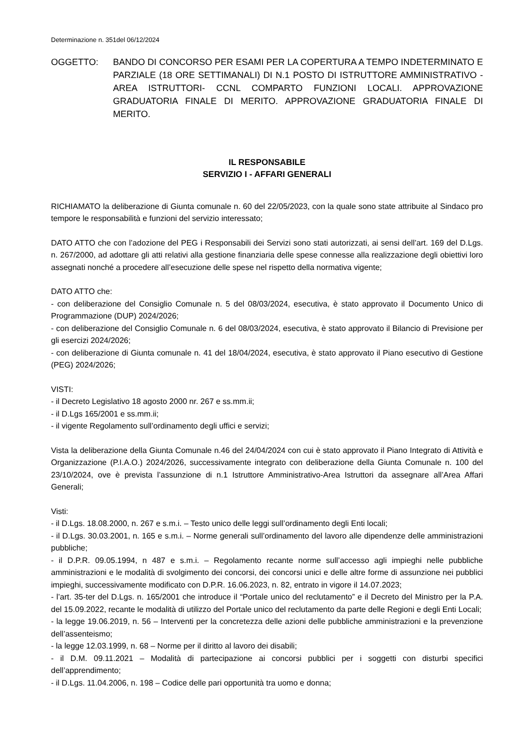Determinazione n. 351del 06/12/2024
OGGETTO: BANDO DI CONCORSO PER ESAMI PER LA COPERTURA A TEMPO INDETERMINATO E PARZIALE (18 ORE SETTIMANALI) DI N.1 POSTO DI ISTRUTTORE AMMINISTRATIVO - AREA ISTRUTTORI- CCNL COMPARTO FUNZIONI LOCALI. APPROVAZIONE GRADUATORIA FINALE DI MERITO. APPROVAZIONE GRADUATORIA FINALE DI MERITO.
IL RESPONSABILE
SERVIZIO I - AFFARI GENERALI
RICHIAMATO la deliberazione di Giunta comunale n. 60 del 22/05/2023, con la quale sono state attribuite al Sindaco pro tempore le responsabilità e funzioni del servizio interessato;
DATO ATTO che con l’adozione del PEG i Responsabili dei Servizi sono stati autorizzati, ai sensi dell’art. 169 del D.Lgs. n. 267/2000, ad adottare gli atti relativi alla gestione finanziaria delle spese connesse alla realizzazione degli obiettivi loro assegnati nonché a procedere all’esecuzione delle spese nel rispetto della normativa vigente;
DATO ATTO che:
- con deliberazione del Consiglio Comunale n. 5 del 08/03/2024, esecutiva, è stato approvato il Documento Unico di Programmazione (DUP) 2024/2026;
- con deliberazione del Consiglio Comunale n. 6 del 08/03/2024, esecutiva, è stato approvato il Bilancio di Previsione per gli esercizi 2024/2026;
- con deliberazione di Giunta comunale n. 41 del 18/04/2024, esecutiva, è stato approvato il Piano esecutivo di Gestione (PEG) 2024/2026;
VISTI:
- il Decreto Legislativo 18 agosto 2000 nr. 267 e ss.mm.ii;
- il D.Lgs 165/2001 e ss.mm.ii;
- il vigente Regolamento sull’ordinamento degli uffici e servizi;
Vista la deliberazione della Giunta Comunale n.46 del 24/04/2024 con cui è stato approvato il Piano Integrato di Attività e Organizzazione (P.I.A.O.) 2024/2026, successivamente integrato con deliberazione della Giunta Comunale n. 100 del 23/10/2024, ove è prevista l’assunzione di n.1 Istruttore Amministrativo-Area Istruttori da assegnare all’Area Affari Generali;
Visti:
- il D.Lgs. 18.08.2000, n. 267 e s.m.i. – Testo unico delle leggi sull’ordinamento degli Enti locali;
- il D.Lgs. 30.03.2001, n. 165 e s.m.i. – Norme generali sull’ordinamento del lavoro alle dipendenze delle amministrazioni pubbliche;
- il D.P.R. 09.05.1994, n 487 e s.m.i. – Regolamento recante norme sull’accesso agli impieghi nelle pubbliche amministrazioni e le modalità di svolgimento dei concorsi, dei concorsi unici e delle altre forme di assunzione nei pubblici impieghi, successivamente modificato con D.P.R. 16.06.2023, n. 82, entrato in vigore il 14.07.2023;
- l’art. 35-ter del D.Lgs. n. 165/2001 che introduce il “Portale unico del reclutamento” e il Decreto del Ministro per la P.A. del 15.09.2022, recante le modalità di utilizzo del Portale unico del reclutamento da parte delle Regioni e degli Enti Locali;
- la legge 19.06.2019, n. 56 – Interventi per la concretezza delle azioni delle pubbliche amministrazioni e la prevenzione dell’assenteismo;
- la legge 12.03.1999, n. 68 – Norme per il diritto al lavoro dei disabili;
- il D.M. 09.11.2021 – Modalità di partecipazione ai concorsi pubblici per i soggetti con disturbi specifici dell’apprendimento;
- il D.Lgs. 11.04.2006, n. 198 – Codice delle pari opportunità tra uomo e donna;